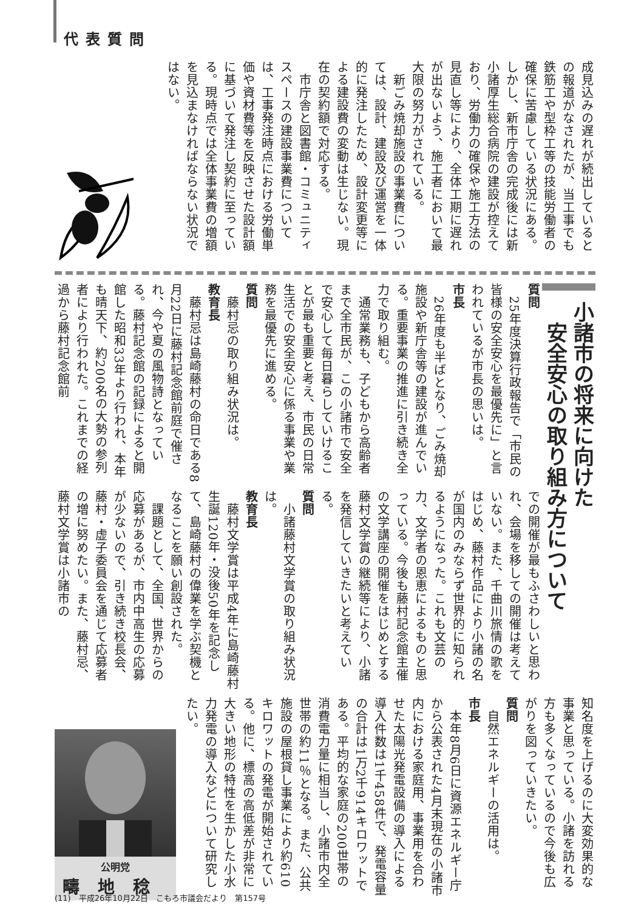代表質問
成見込みの遅れが続出しているとの報道がなされたが、当工事でも鉄筋工や型枠工等の技能労働者の確保に苦慮している状況にある。しかし、新市庁舎の完成後には新小諸厚生総合病院の建設が控えており、労働力の確保や施工方法の見直し等により、全体工期に遅れが出ないよう、施工者において最大限の努力がされている。
　新ごみ焼却施設の事業費については、設計、建設及び運営を一体的に発注したため、設計変更等による建設費の変動は生じない。現在の契約額で対応する。
　市庁舎と図書館・コミュニティスペースの建設事業費については、工事発注時点における労働単価や資材費等を反映させた設計額に基づいて発注し契約に至っている。現時点では全体事業費の増額を見込まなければならない状況ではない。
小諸市の将来に向けた
　安全安心の取り組み方について
質問
　25年度決算行政報告で「市民の皆様の安全安心を最優先に」と言われているが市長の思いは。
市長
　26年度も半ばとなり、ごみ焼却施設や新庁舎等の建設が進んでいる。重要事業の推進に引き続き全力で取り組む。
　通常業務も、子どもから高齢者まで全市民が、この小諸市で安全で安心して毎日暮らしていけることが最も重要と考え、市民の日常生活での安全安心に係る事業や業務を最優先に進める。
質問
　藤村忌の取り組み状況は。
教育長
　藤村忌は島崎藤村の命日である8月22日に藤村記念館前庭で催され、今や夏の風物詩となっている。藤村記念館の記録によると開館した昭和33年より行われ、本年も晴天下、約200名の大勢の参列者により行われた。これまでの経過から藤村記念館前
での開催が最もふさわしいと思われ、会場を移しての開催は考えていない。また、千曲川旅情の歌をはじめ、藤村作品により小諸の名が国内のみならず世界的に知られるようになった。これも文芸の力、文学者の恩恵によるものと思っている。今後も藤村記念館主催の文学講座の開催をはじめとする藤村文学賞の継続等により、小諸を発信していきたいと考えている。
質問
　小諸藤村文学賞の取り組み状況は。
教育長
　藤村文学賞は平成4年に島崎藤村生誕120年・没後50年を記念して、島崎藤村の偉業を学ぶ契機となることを願い創設された。
　課題として、全国、世界からの応募があるが、市内中高生の応募が少ないので、引き続き校長会、藤村・虚子委員会を通じて応募者の増に努めたい。また、藤村忌、藤村文学賞は小諸市の
知名度を上げるのに大変効果的な事業と思っている。小諸を訪れる方も多くなっているので今後も広がりを図っていきたい。
質問
　自然エネルギーの活用は。
市長
　本年8月6日に資源エネルギー庁から公表された4月末現在の小諸市内における家庭用、事業用を合わせた太陽光発電設備の導入による導入件数は1千458件で、発電容量の合計は1万2千914キロワットである。平均的な家庭の200世帯の消費電力量に相当し、小諸市内全世帯の約11％となる。また、公共施設の屋根貸し事業により約610キロワットの発電が開始されている。他に、標高の高低差が非常に大きい地形の特性を生かした小水力発電の導入などについて研究したい。
公明党
疇地稔
(11)　平成26年10月22日　こもろ市議会だより　第157号